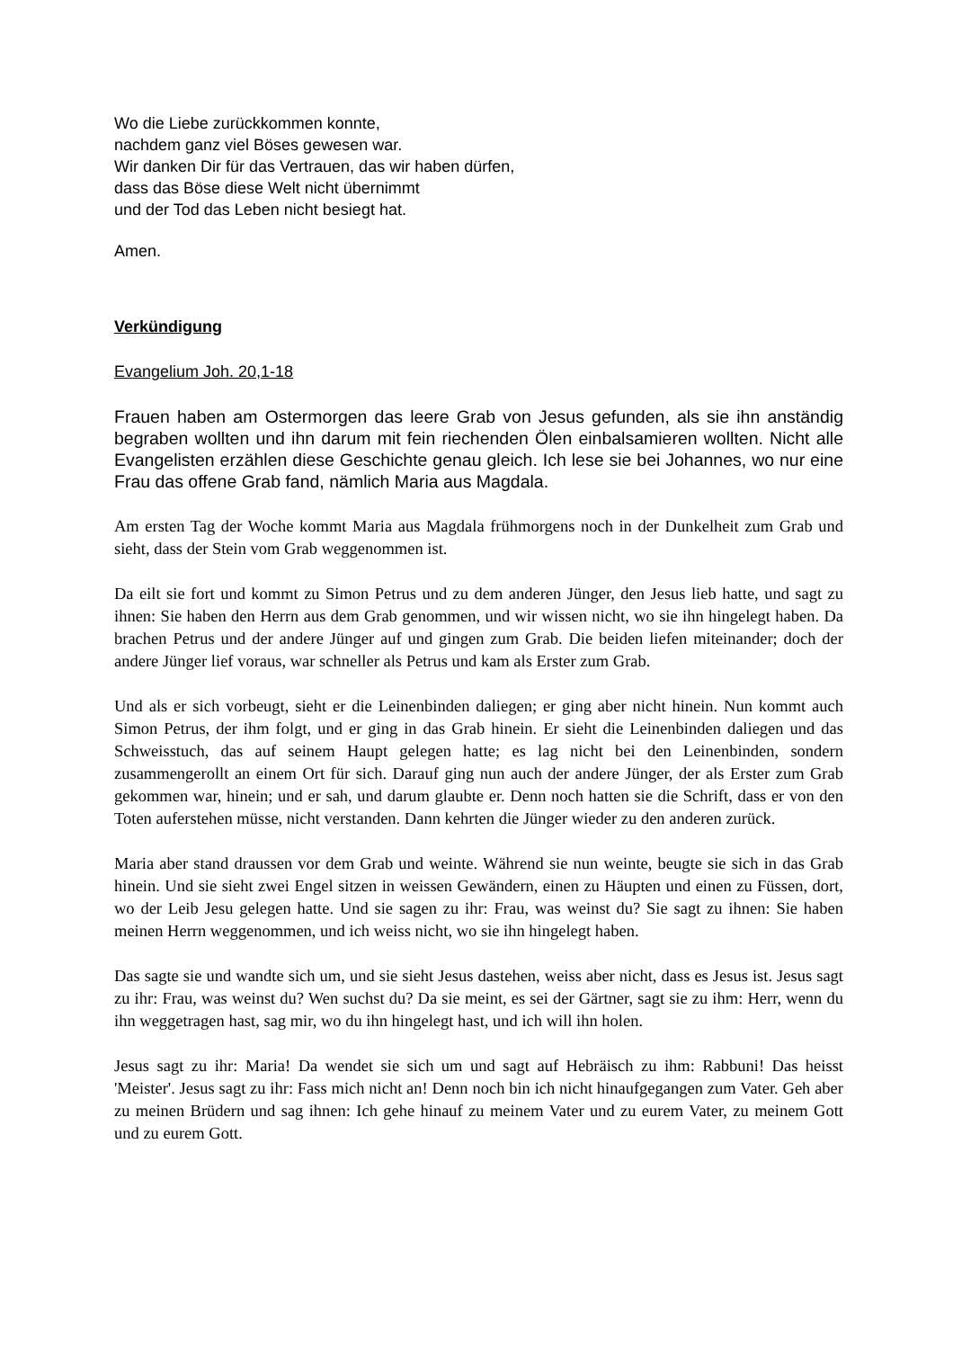Wo die Liebe zurückkommen konnte,
nachdem ganz viel Böses gewesen war.
Wir danken Dir für das Vertrauen, das wir haben dürfen,
dass das Böse diese Welt nicht übernimmt
und der Tod das Leben nicht besiegt hat.
Amen.
Verkündigung
Evangelium Joh. 20,1-18
Frauen haben am Ostermorgen das leere Grab von Jesus gefunden, als sie ihn anständig begraben wollten und ihn darum mit fein riechenden Ölen einbalsamieren wollten. Nicht alle Evangelisten erzählen diese Geschichte genau gleich. Ich lese sie bei Johannes, wo nur eine Frau das offene Grab fand, nämlich Maria aus Magdala.
Am ersten Tag der Woche kommt Maria aus Magdala frühmorgens noch in der Dunkelheit zum Grab und sieht, dass der Stein vom Grab weggenommen ist.
Da eilt sie fort und kommt zu Simon Petrus und zu dem anderen Jünger, den Jesus lieb hatte, und sagt zu ihnen: Sie haben den Herrn aus dem Grab genommen, und wir wissen nicht, wo sie ihn hingelegt haben. Da brachen Petrus und der andere Jünger auf und gingen zum Grab. Die beiden liefen miteinander; doch der andere Jünger lief voraus, war schneller als Petrus und kam als Erster zum Grab.
Und als er sich vorbeugt, sieht er die Leinenbinden daliegen; er ging aber nicht hinein. Nun kommt auch Simon Petrus, der ihm folgt, und er ging in das Grab hinein. Er sieht die Leinenbinden daliegen und das Schweisstuch, das auf seinem Haupt gelegen hatte; es lag nicht bei den Leinenbinden, sondern zusammengerollt an einem Ort für sich. Darauf ging nun auch der andere Jünger, der als Erster zum Grab gekommen war, hinein; und er sah, und darum glaubte er. Denn noch hatten sie die Schrift, dass er von den Toten auferstehen müsse, nicht verstanden. Dann kehrten die Jünger wieder zu den anderen zurück.
Maria aber stand draussen vor dem Grab und weinte. Während sie nun weinte, beugte sie sich in das Grab hinein. Und sie sieht zwei Engel sitzen in weissen Gewändern, einen zu Häupten und einen zu Füssen, dort, wo der Leib Jesu gelegen hatte. Und sie sagen zu ihr: Frau, was weinst du? Sie sagt zu ihnen: Sie haben meinen Herrn weggenommen, und ich weiss nicht, wo sie ihn hingelegt haben.
Das sagte sie und wandte sich um, und sie sieht Jesus dastehen, weiss aber nicht, dass es Jesus ist. Jesus sagt zu ihr: Frau, was weinst du? Wen suchst du? Da sie meint, es sei der Gärtner, sagt sie zu ihm: Herr, wenn du ihn weggetragen hast, sag mir, wo du ihn hingelegt hast, und ich will ihn holen.
Jesus sagt zu ihr: Maria! Da wendet sie sich um und sagt auf Hebräisch zu ihm: Rabbuni! Das heisst 'Meister'. Jesus sagt zu ihr: Fass mich nicht an! Denn noch bin ich nicht hinaufgegangen zum Vater. Geh aber zu meinen Brüdern und sag ihnen: Ich gehe hinauf zu meinem Vater und zu eurem Vater, zu meinem Gott und zu eurem Gott.